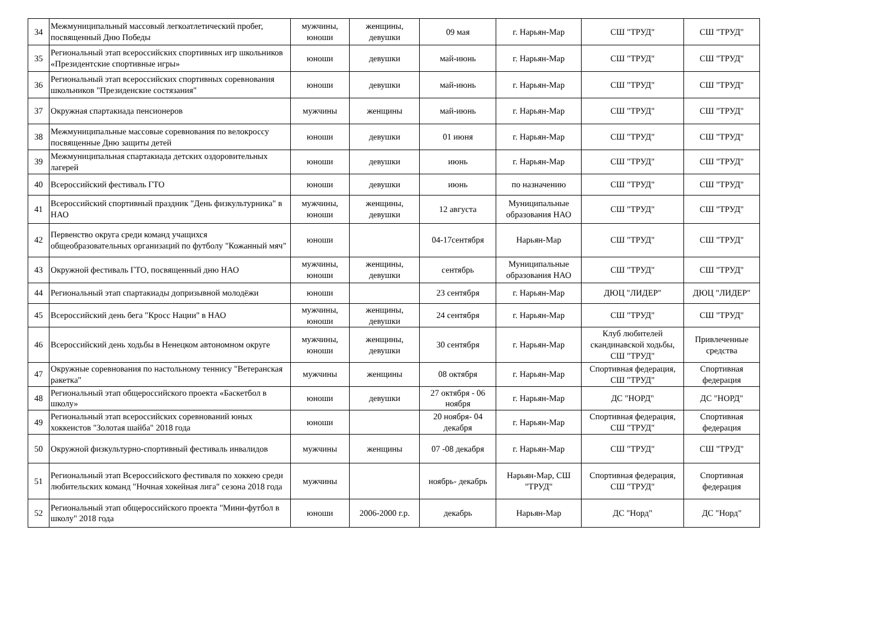| 34 | Межмуниципальный массовый легкоатлетический пробег, посвященный Дню Победы | мужчины, юноши | женщины, девушки | 09 мая | г. Нарьян-Мар | СШ "ТРУД" | СШ "ТРУД" |
| 35 | Региональный этап всероссийских спортивных игр школьников «Президентские спортивные игры» | юноши | девушки | май-июнь | г. Нарьян-Мар | СШ "ТРУД" | СШ "ТРУД" |
| 36 | Региональный этап всероссийских спортивных соревнования школьников "Президенские состязания" | юноши | девушки | май-июнь | г. Нарьян-Мар | СШ "ТРУД" | СШ "ТРУД" |
| 37 | Окружная спартакиада пенсионеров | мужчины | женщины | май-июнь | г. Нарьян-Мар | СШ "ТРУД" | СШ "ТРУД" |
| 38 | Межмуниципальные массовые соревнования по велокроссу посвященные Дню защиты детей | юноши | девушки | 01 июня | г. Нарьян-Мар | СШ "ТРУД" | СШ "ТРУД" |
| 39 | Межмуниципальная спартакиада детских оздоровительных лагерей | юноши | девушки | июнь | г. Нарьян-Мар | СШ "ТРУД" | СШ "ТРУД" |
| 40 | Всероссийский фестиваль ГТО | юноши | девушки | июнь | по назначению | СШ "ТРУД" | СШ "ТРУД" |
| 41 | Всероссийский спортивный праздник "День физкультурника" в НАО | мужчины, юноши | женщины, девушки | 12 августа | Муниципальные образования НАО | СШ "ТРУД" | СШ "ТРУД" |
| 42 | Первенство округа среди команд учащихся общеобразовательных организаций по футболу "Кожанный мяч" | юноши | | 04-17сентября | Нарьян-Мар | СШ "ТРУД" | СШ "ТРУД" |
| 43 | Окружной фестиваль ГТО, посвященный дню НАО | мужчины, юноши | женщины, девушки | сентябрь | Муниципальные образования НАО | СШ "ТРУД" | СШ "ТРУД" |
| 44 | Региональный этап спартакиады допризывной молодёжи | юноши | | 23 сентября | г. Нарьян-Мар | ДЮЦ "ЛИДЕР" | ДЮЦ "ЛИДЕР" |
| 45 | Всероссийский день бега "Кросс Нации" в НАО | мужчины, юноши | женщины, девушки | 24 сентября | г. Нарьян-Мар | СШ "ТРУД" | СШ "ТРУД" |
| 46 | Всероссийский день ходьбы в Ненецком автономном округе | мужчины, юноши | женщины, девушки | 30 сентября | г. Нарьян-Мар | Клуб любителей скандинавской ходьбы, СШ "ТРУД" | Привлеченные средства |
| 47 | Окружные соревнования по настольному теннису "Ветеранская ракетка" | мужчины | женщины | 08 октября | г. Нарьян-Мар | Спортивная федерация, СШ "ТРУД" | Спортивная федерация |
| 48 | Региональный этап общероссийского проекта «Баскетбол в школу» | юноши | девушки | 27 октября - 06 ноября | г. Нарьян-Мар | ДС "НОРД" | ДС "НОРД" |
| 49 | Региональный этап всероссийских соревнований юных хоккеистов "Золотая шайба" 2018 года | юноши | | 20 ноября- 04 декабря | г. Нарьян-Мар | Спортивная федерация, СШ "ТРУД" | Спортивная федерация |
| 50 | Окружной физкультурно-спортивный фестиваль инвалидов | мужчины | женщины | 07 -08 декабря | г. Нарьян-Мар | СШ "ТРУД" | СШ "ТРУД" |
| 51 | Региональный этап Всероссийского фестиваля по хоккею среди любительских команд "Ночная хокейная лига" сезона 2018 года | мужчины | | ноябрь- декабрь | Нарьян-Мар, СШ "ТРУД" | Спортивная федерация, СШ "ТРУД" | Спортивная федерация |
| 52 | Региональный этап общероссийского проекта "Мини-футбол в школу" 2018 года | юноши | 2006-2000 г.р. | декабрь | Нарьян-Мар | ДС "Норд" | ДС "Норд" |